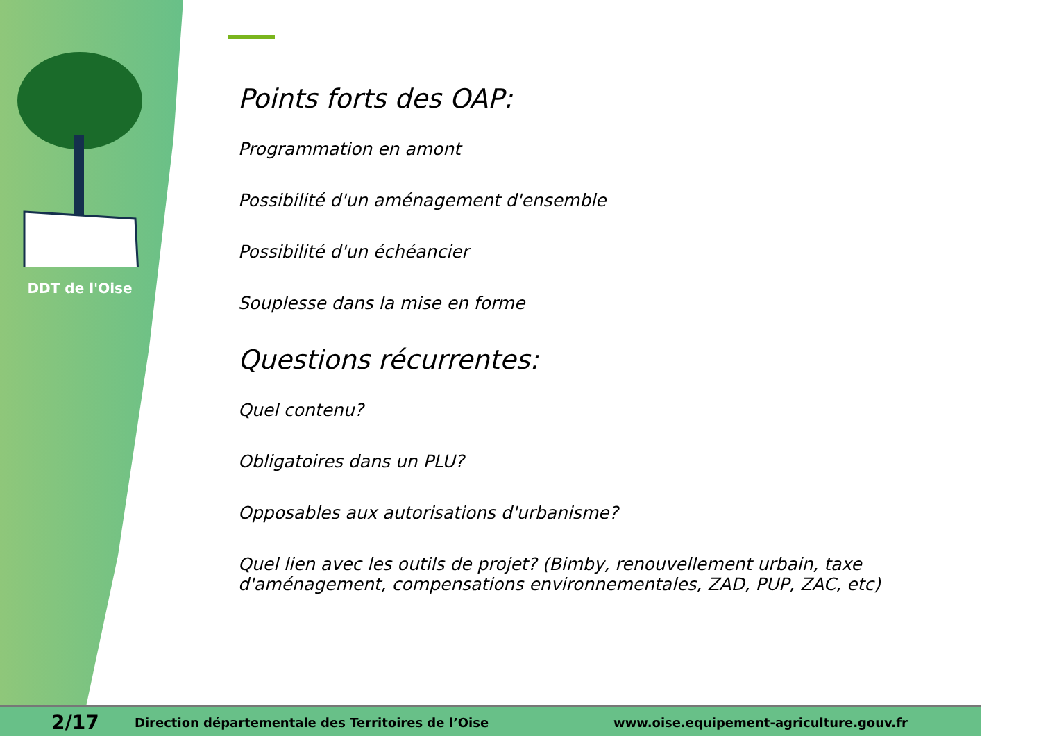DDT de l'Oise
Points forts des OAP:
Programmation en amont
Possibilité d'un aménagement d'ensemble
Possibilité d'un échéancier
Souplesse dans la mise en forme
Questions récurrentes:
Quel contenu?
Obligatoires dans un PLU?
Opposables aux autorisations d'urbanisme?
Quel lien avec les outils de projet? (Bimby, renouvellement urbain, taxe d'aménagement, compensations environnementales, ZAD, PUP, ZAC, etc)
2/17 Direction départementale des Territoires de l’Oise www.oise.equipement-agriculture.gouv.fr